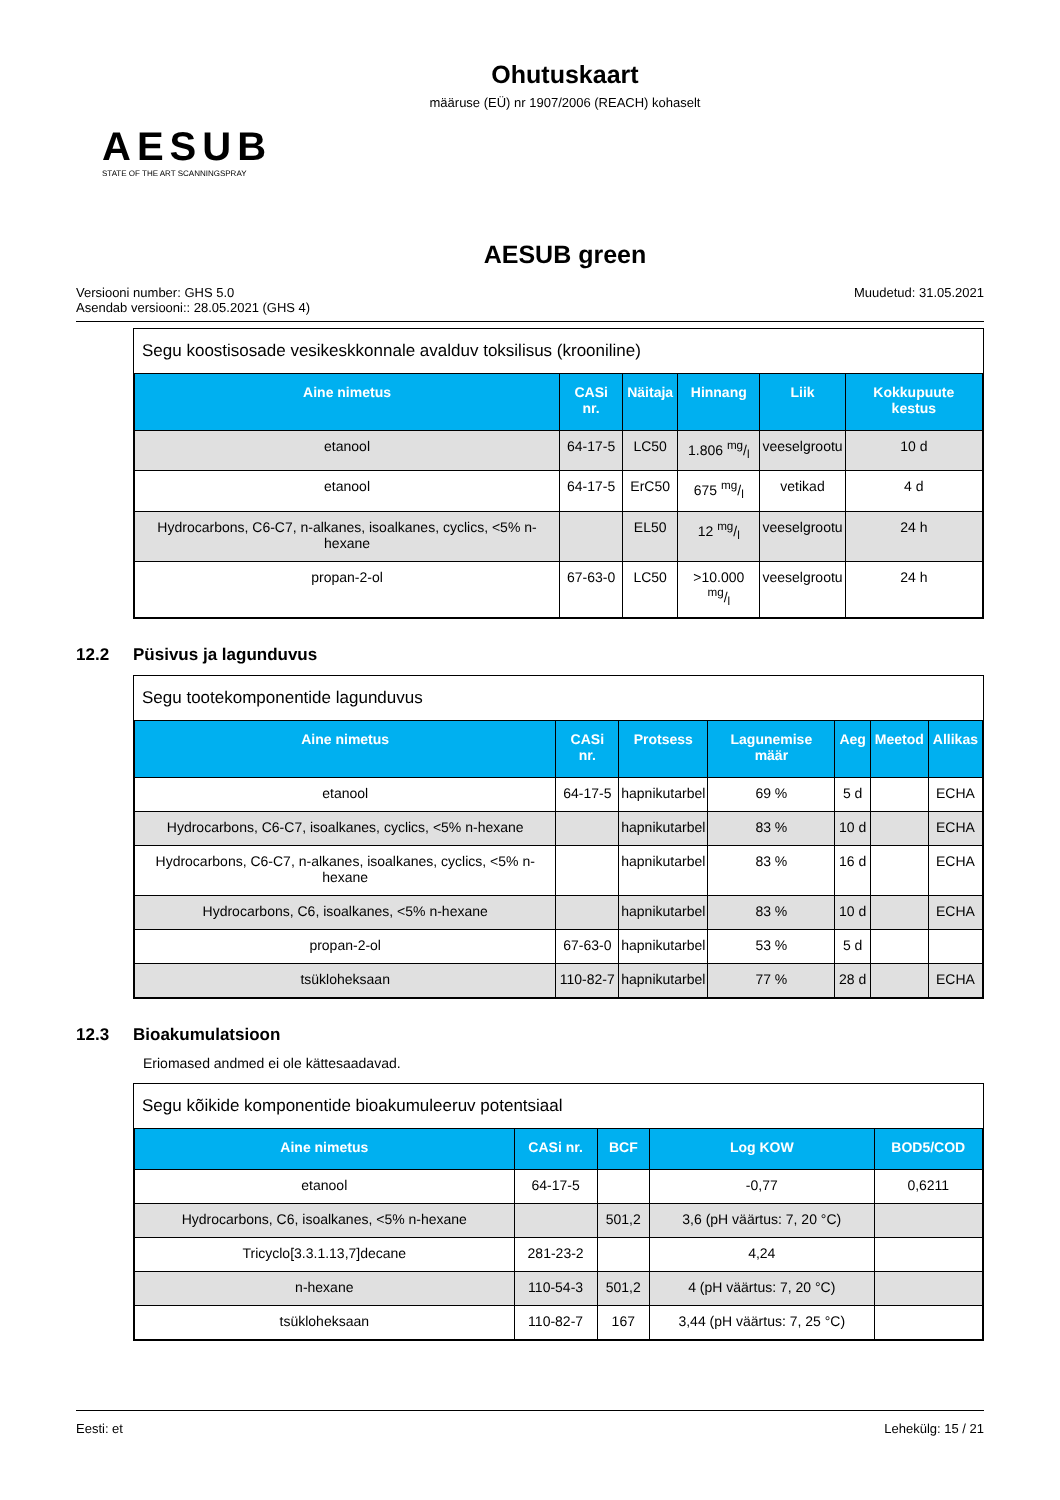Ohutuskaart
määruse (EÜ) nr 1907/2006 (REACH) kohaselt
AESUB
STATE OF THE ART SCANNINGSPRAY
AESUB green
Versiooni number: GHS 5.0
Asendab versiooni:: 28.05.2021 (GHS 4)
Muudetud: 31.05.2021
Segu koostisosade vesikeskkonnale avalduv toksilisus (krooniline)
| Aine nimetus | CASi nr. | Näitaja | Hinnang | Liik | Kokkupuute kestus |
| --- | --- | --- | --- | --- | --- |
| etanool | 64-17-5 | LC50 | 1.806 mg/l | veeselgrootu | 10 d |
| etanool | 64-17-5 | ErC50 | 675 mg/l | vetikad | 4 d |
| Hydrocarbons, C6-C7, n-alkanes, isoalkanes, cyclics, <5% n-hexane | | EL50 | 12 mg/l | veeselgrootu | 24 h |
| propan-2-ol | 67-63-0 | LC50 | >10.000 mg/l | veeselgrootu | 24 h |
12.2 Püsivus ja lagunduvus
Segu tootekomponentide lagunduvus
| Aine nimetus | CASi nr. | Protsess | Lagunemise määr | Aeg | Meetod | Allikas |
| --- | --- | --- | --- | --- | --- | --- |
| etanool | 64-17-5 | hapnikutarbel | 69 % | 5 d | | ECHA |
| Hydrocarbons, C6-C7, isoalkanes, cyclics, <5% n-hexane | | hapnikutarbel | 83 % | 10 d | | ECHA |
| Hydrocarbons, C6-C7, n-alkanes, isoalkanes, cyclics, <5% n-hexane | | hapnikutarbel | 83 % | 16 d | | ECHA |
| Hydrocarbons, C6, isoalkanes, <5% n-hexane | | hapnikutarbel | 83 % | 10 d | | ECHA |
| propan-2-ol | 67-63-0 | hapnikutarbel | 53 % | 5 d | | |
| tsükloheksaan | 110-82-7 | hapnikutarbel | 77 % | 28 d | | ECHA |
12.3 Bioakumulatsioon
Eriomased andmed ei ole kättesaadavad.
Segu kõikide komponentide bioakumuleeruv potentsiaal
| Aine nimetus | CASi nr. | BCF | Log KOW | BOD5/COD |
| --- | --- | --- | --- | --- |
| etanool | 64-17-5 | | -0,77 | 0,6211 |
| Hydrocarbons, C6, isoalkanes, <5% n-hexane | | 501,2 | 3,6 (pH väärtus: 7, 20 °C) | |
| Tricyclo[3.3.1.13,7]decane | 281-23-2 | | 4,24 | |
| n-hexane | 110-54-3 | 501,2 | 4 (pH väärtus: 7, 20 °C) | |
| tsükloheksaan | 110-82-7 | 167 | 3,44 (pH väärtus: 7, 25 °C) | |
Eesti: et Lehekülg: 15 / 21